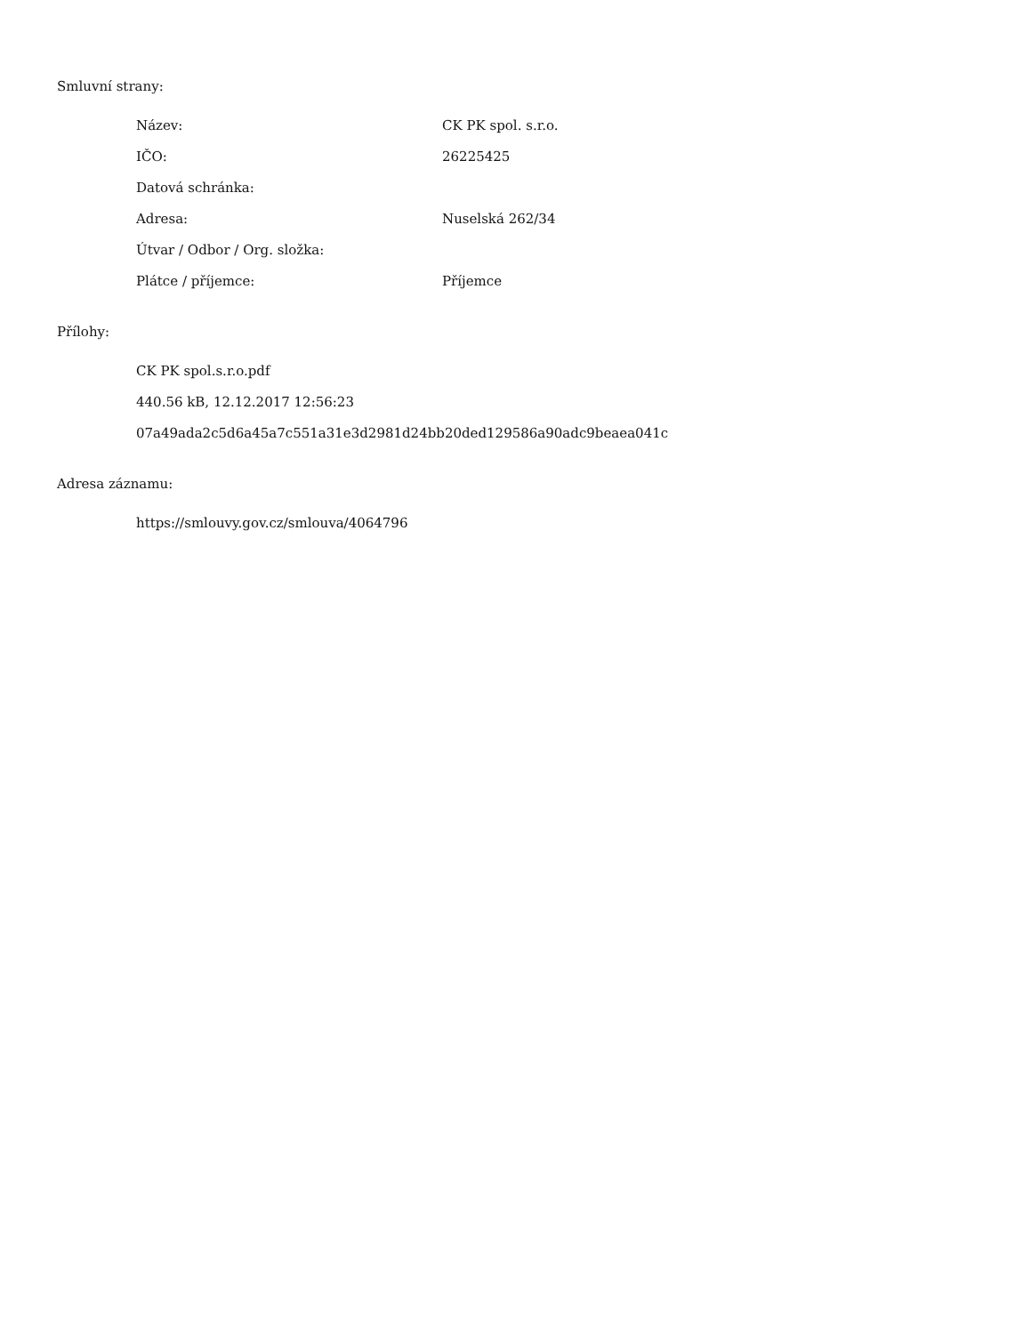Smluvní strany:
Název: CK PK spol. s.r.o.
IČO: 26225425
Datová schránka:
Adresa: Nuselská 262/34
Útvar / Odbor / Org. složka:
Plátce / příjemce: Příjemce
Přílohy:
CK PK spol.s.r.o.pdf
440.56 kB, 12.12.2017 12:56:23
07a49ada2c5d6a45a7c551a31e3d2981d24bb20ded129586a90adc9beaea041c
Adresa záznamu:
https://smlouvy.gov.cz/smlouva/4064796